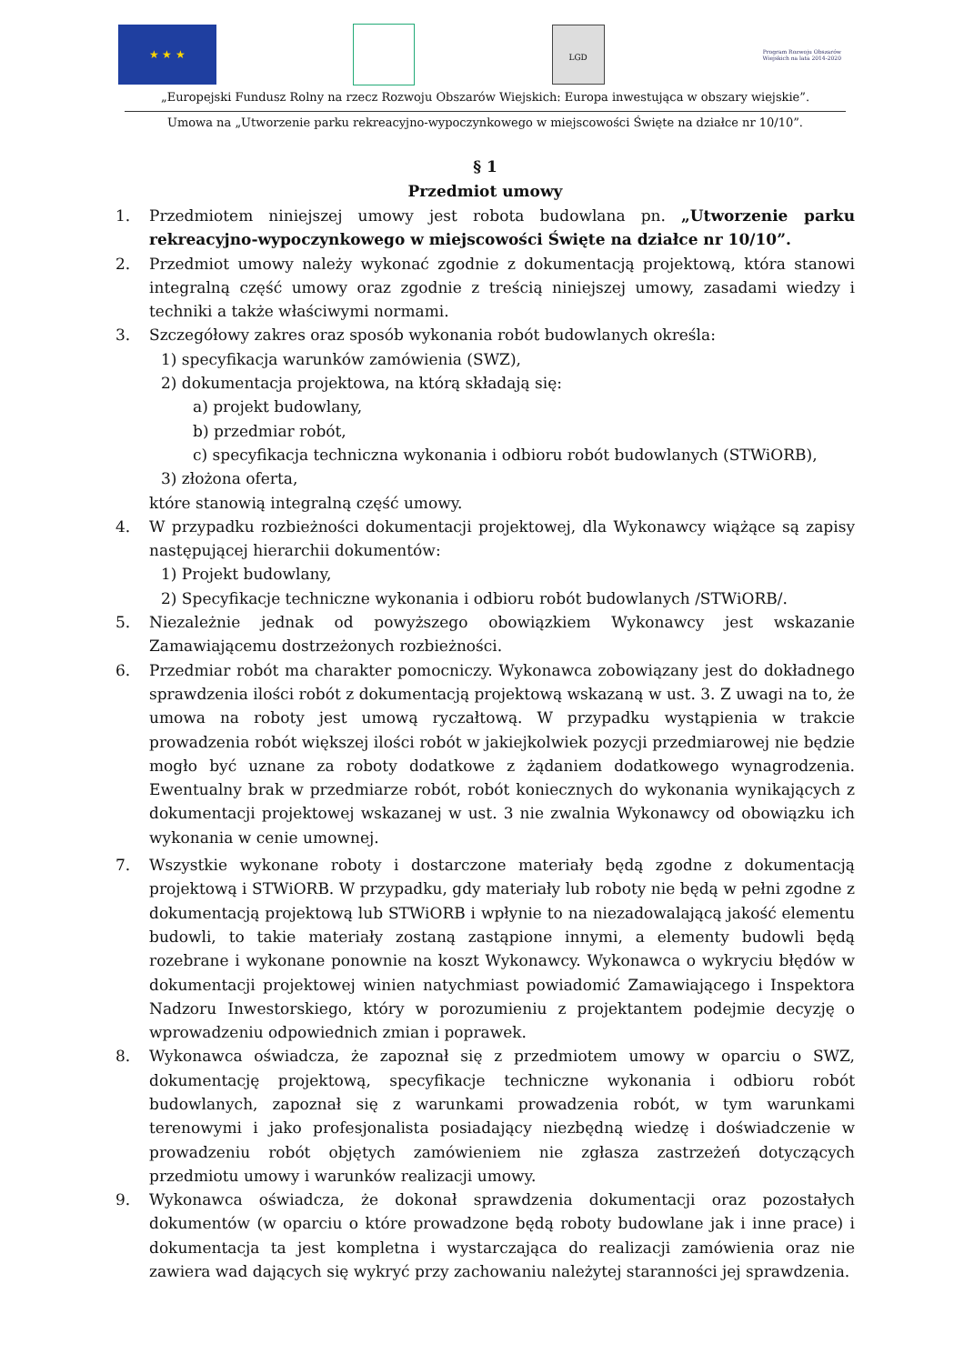★ ★ ★
LGD
Program Rozwoju Obszarów Wiejskich na lata 2014-2020
„Europejski Fundusz Rolny na rzecz Rozwoju Obszarów Wiejskich: Europa inwestująca w obszary wiejskie”.
Umowa na „Utworzenie parku rekreacyjno-wypoczynkowego w miejscowości Święte na działce nr 10/10”.
§ 1
Przedmiot umowy
1. Przedmiotem niniejszej umowy jest robota budowlana pn. „Utworzenie parku rekreacyjno-wypoczynkowego w miejscowości Święte na działce nr 10/10”.
2. Przedmiot umowy należy wykonać zgodnie z dokumentacją projektową, która stanowi integralną część umowy oraz zgodnie z treścią niniejszej umowy, zasadami wiedzy i techniki a także właściwymi normami.
3. Szczegółowy zakres oraz sposób wykonania robót budowlanych określa:
1) specyfikacja warunków zamówienia (SWZ),
2) dokumentacja projektowa, na którą składają się:
a) projekt budowlany,
b) przedmiar robót,
c) specyfikacja techniczna wykonania i odbioru robót budowlanych (STWiORB),
3) złożona oferta,
które stanowią integralną część umowy.
4. W przypadku rozbieżności dokumentacji projektowej, dla Wykonawcy wiążące są zapisy następującej hierarchii dokumentów:
1) Projekt budowlany,
2) Specyfikacje techniczne wykonania i odbioru robót budowlanych /STWiORB/.
5. Niezależnie jednak od powyższego obowiązkiem Wykonawcy jest wskazanie Zamawiającemu dostrzeżonych rozbieżności.
6. Przedmiar robót ma charakter pomocniczy. Wykonawca zobowiązany jest do dokładnego sprawdzenia ilości robót z dokumentacją projektową wskazaną w ust. 3. Z uwagi na to, że umowa na roboty jest umową ryczałtową. W przypadku wystąpienia w trakcie prowadzenia robót większej ilości robót w jakiejkolwiek pozycji przedmiarowej nie będzie mogło być uznane za roboty dodatkowe z żądaniem dodatkowego wynagrodzenia. Ewentualny brak w przedmiarze robót, robót koniecznych do wykonania wynikających z dokumentacji projektowej wskazanej w ust. 3 nie zwalnia Wykonawcy od obowiązku ich wykonania w cenie umownej.
7. Wszystkie wykonane roboty i dostarczone materiały będą zgodne z dokumentacją projektową i STWiORB. W przypadku, gdy materiały lub roboty nie będą w pełni zgodne z dokumentacją projektową lub STWiORB i wpłynie to na niezadowalającą jakość elementu budowli, to takie materiały zostaną zastąpione innymi, a elementy budowli będą rozebrane i wykonane ponownie na koszt Wykonawcy. Wykonawca o wykryciu błędów w dokumentacji projektowej winien natychmiast powiadomić Zamawiającego i Inspektora Nadzoru Inwestorskiego, który w porozumieniu z projektantem podejmie decyzję o wprowadzeniu odpowiednich zmian i poprawek.
8. Wykonawca oświadcza, że zapoznał się z przedmiotem umowy w oparciu o SWZ, dokumentację projektową, specyfikacje techniczne wykonania i odbioru robót budowlanych, zapoznał się z warunkami prowadzenia robót, w tym warunkami terenowymi i jako profesjonalista posiadający niezbędną wiedzę i doświadczenie w prowadzeniu robót objętych zamówieniem nie zgłasza zastrzeżeń dotyczących przedmiotu umowy i warunków realizacji umowy.
9. Wykonawca oświadcza, że dokonał sprawdzenia dokumentacji oraz pozostałych dokumentów (w oparciu o które prowadzone będą roboty budowlane jak i inne prace) i dokumentacja ta jest kompletna i wystarczająca do realizacji zamówienia oraz nie zawiera wad dających się wykryć przy zachowaniu należytej staranności jej sprawdzenia.